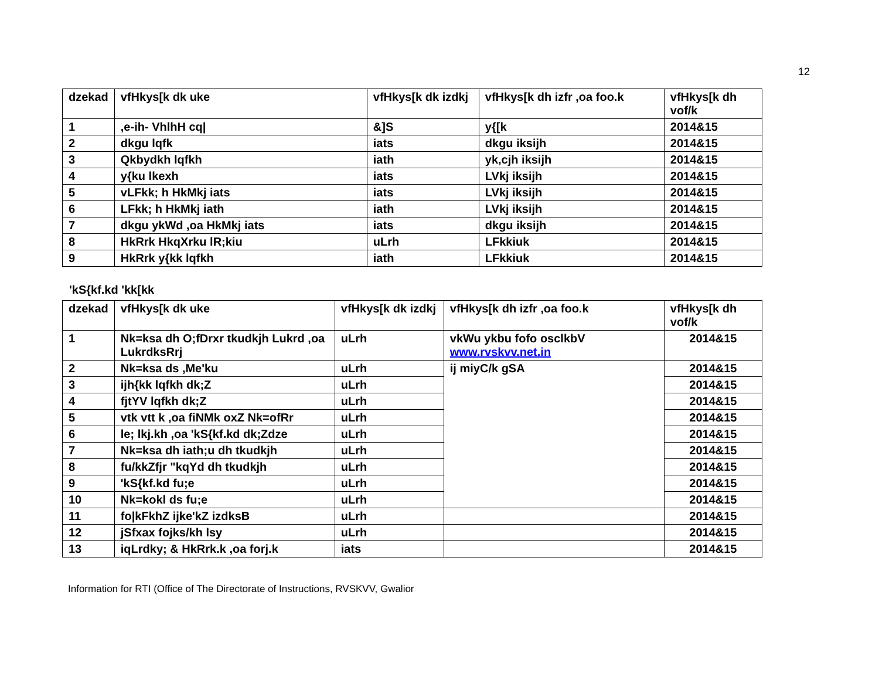12
| dzekad | vfHkys[k dk uke | vfHkys[k dk izdkj | vfHkys[k dh izfr ,oa foo.k | vfHkys[k dh vof/k |
| --- | --- | --- | --- | --- |
| 1 | ,e-ih- VhlhH cq/ | &]S | y{[k | 2014&15 |
| 2 | dkgu lqfk | iats | dkgu iksijh | 2014&15 |
| 3 | Qkbydkh lqfkh | iath | yk,cjh iksijh | 2014&15 |
| 4 | y{ku lkexh | iats | LVkj iksijh | 2014&15 |
| 5 | vLFkk; h HkMkj iats | iats | LVkj iksijh | 2014&15 |
| 6 | LFkk; h HkMkj iath | iath | LVkj iksijh | 2014&15 |
| 7 | dkgu ykWd ,oa HkMkj iats | iats | dkgu iksijh | 2014&15 |
| 8 | HkRrk HkqXrku lR;kiu | uLrh | LFkkiuk | 2014&15 |
| 9 | HkRrk y{kk lqfkh | iath | LFkkiuk | 2014&15 |
'kS{kf.kd 'kk[kk
| dzekad | vfHkys[k dk uke | vfHkys[k dk izdkj | vfHkys[k dh izfr ,oa foo.k | vfHkys[k dh vof/k |
| --- | --- | --- | --- | --- |
| 1 | Nk=ksa dh O;fDrxr tkudkjh Lukrd ,oa LukrdksRrj | uLrh | vkWu ykbu fofo osclkbV www.rvskvv.net.in | 2014&15 |
| 2 | Nk=ksa ds ,Me'ku | uLrh | ij miyC/k gSA | 2014&15 |
| 3 | ijh{kk lqfkh dk;Z | uLrh | | 2014&15 |
| 4 | fjtYV lqfkh dk;Z | uLrh | | 2014&15 |
| 5 | vtk vtt k ,oa fiNMk oxZ Nk=ofRr | uLrh | | 2014&15 |
| 6 | le; lkj.kh ,oa 'kS{kf.kd dk;Zdze | uLrh | | 2014&15 |
| 7 | Nk=ksa dh iath;u dh tkudkjh | uLrh | | 2014&15 |
| 8 | fu/kkZfjr "kqYd dh tkudkjh | uLrh | | 2014&15 |
| 9 | 'kS{kf.kd fu;e | uLrh | | 2014&15 |
| 10 | Nk=kokl ds fu;e | uLrh | | 2014&15 |
| 11 | fo/kFkhZ ijke'kZ izdksB | uLrh | | 2014&15 |
| 12 | jSfxax fojks/kh lsy | uLrh | | 2014&15 |
| 13 | iqLrdky; & HkRrk.k ,oa forj.k | iats | | 2014&15 |
Information for RTI (Office of The Directorate of Instructions, RVSKVV, Gwalior